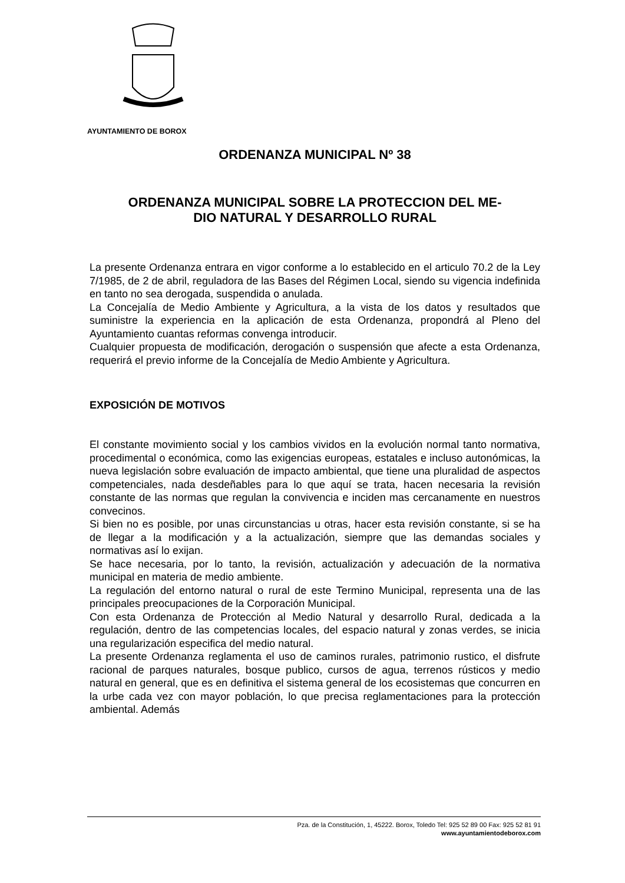AYUNTAMIENTO DE BOROX
ORDENANZA MUNICIPAL Nº 38
ORDENANZA MUNICIPAL SOBRE LA PROTECCION DEL ME-
DIO NATURAL Y DESARROLLO RURAL
La presente Ordenanza entrara en vigor conforme a lo establecido en el articulo 70.2 de la Ley 7/1985, de 2 de abril, reguladora de las Bases del Régimen Local, siendo su vigencia indefinida en tanto no sea derogada, suspendida o anulada.
La Concejalía de Medio Ambiente y Agricultura, a la vista de los datos y resultados que suministre la experiencia en la aplicación de esta Ordenanza, propondrá al Pleno del Ayuntamiento cuantas reformas convenga introducir.
Cualquier propuesta de modificación, derogación o suspensión que afecte a esta Ordenanza, requerirá el previo informe de la Concejalía de Medio Ambiente y Agricultura.
EXPOSICIÓN DE MOTIVOS
El constante movimiento social y los cambios vividos en la evolución normal tanto normativa, procedimental o económica, como las exigencias europeas, estatales e incluso autonómicas, la nueva legislación sobre evaluación de impacto ambiental, que tiene una pluralidad de aspectos competenciales, nada desdeñables para lo que aquí se trata, hacen necesaria la revisión constante de las normas que regulan la convivencia e inciden mas cercanamente en nuestros convecinos.
Si bien no es posible, por unas circunstancias u otras, hacer esta revisión constante, si se ha de llegar a la modificación y a la actualización, siempre que las demandas sociales y normativas así lo exijan.
Se hace necesaria, por lo tanto, la revisión, actualización y adecuación de la normativa municipal en materia de medio ambiente.
La regulación del entorno natural o rural de este Termino Municipal, representa una de las principales preocupaciones de la Corporación Municipal.
Con esta Ordenanza de Protección al Medio Natural y desarrollo Rural, dedicada a la regulación, dentro de las competencias locales, del espacio natural y zonas verdes, se inicia una regularización especifica del medio natural.
La presente Ordenanza reglamenta el uso de caminos rurales, patrimonio rustico, el disfrute racional de parques naturales, bosque publico, cursos de agua, terrenos rústicos y medio natural en general, que es en definitiva el sistema general de los ecosistemas que concurren en la urbe cada vez con mayor población, lo que precisa reglamentaciones para la protección ambiental. Además
Pza. de la Constitución, 1, 45222. Borox, Toledo Tel: 925 52 89 00 Fax: 925 52 81 91
www.ayuntamientodeborox.com